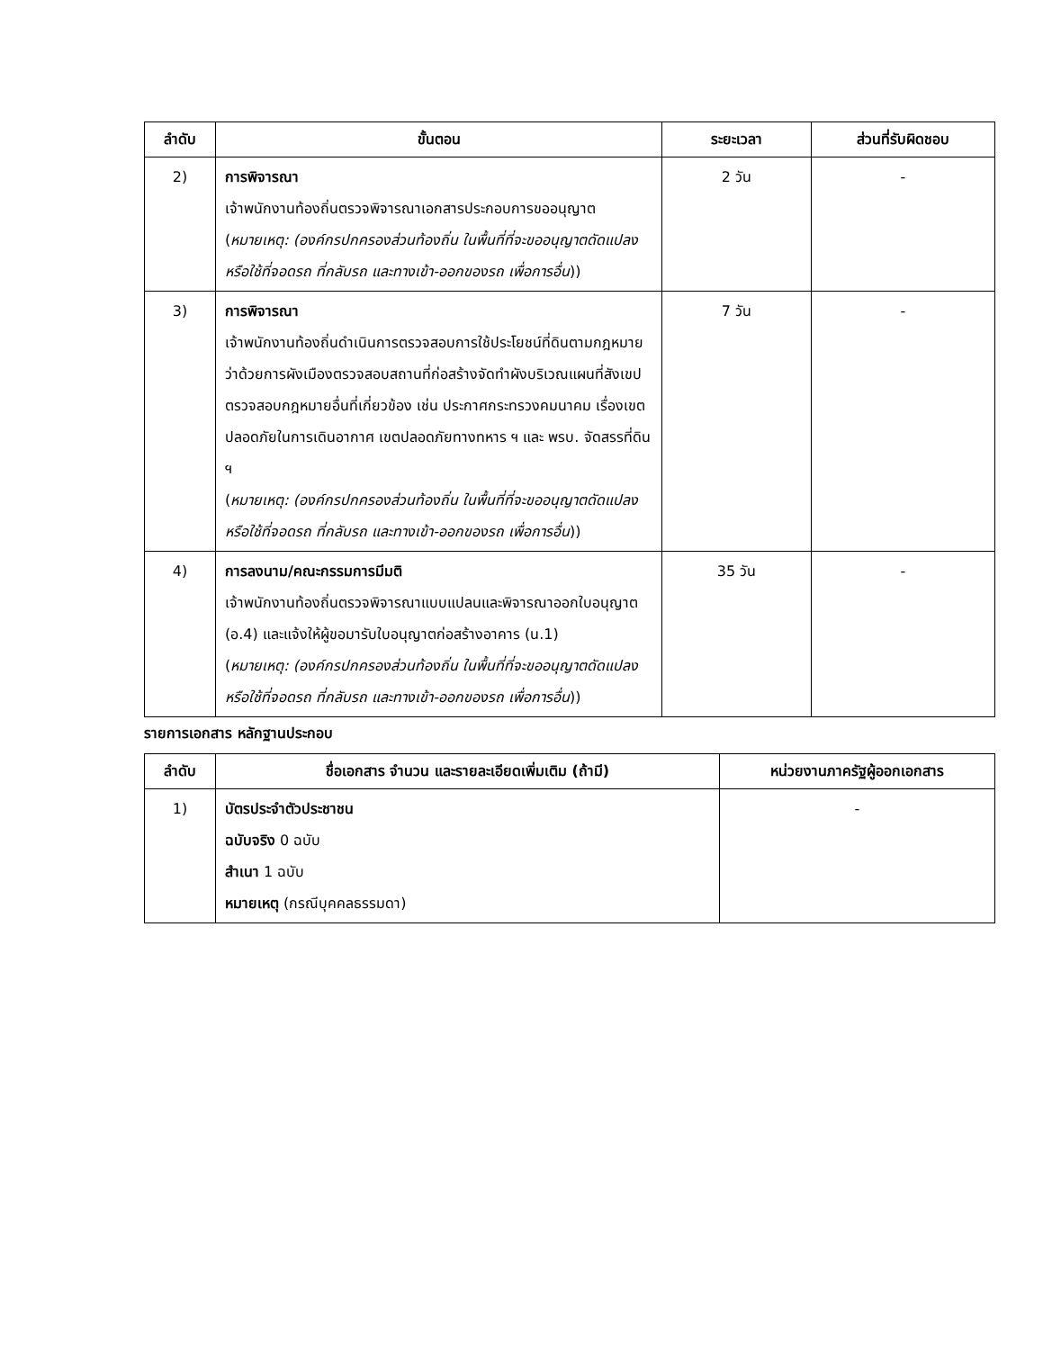| ลำดับ | ขั้นตอน | ระยะเวลา | ส่วนที่รับผิดชอบ |
| --- | --- | --- | --- |
| 2) | การพิจารณา เจ้าพนักงานท้องถิ่นตรวจพิจารณาเอกสารประกอบการขออนุญาต ( หมายเหตุ: (องค์กรปกครองส่วนท้องถิ่น ในพื้นที่ที่จะขออนุญาตดัดแปลงหรือใช้ที่จอดรถ ที่กลับรถ และทางเข้า-ออกของรถ เพื่อการอื่น )) | 2 วัน | - |
| 3) | การพิจารณา เจ้าพนักงานท้องถิ่นดำเนินการตรวจสอบการใช้ประโยชน์ที่ดินตามกฎหมายว่าด้วยการผังเมืองตรวจสอบสถานที่ก่อสร้างจัดทำผังบริเวณแผนที่สังเขปตรวจสอบกฎหมายอื่นที่เกี่ยวข้อง เช่น ประกาศกระทรวงคมนาคม เรื่องเขตปลอดภัยในการเดินอากาศ เขตปลอดภัยทางทหาร ฯ และ พรบ. จัดสรรที่ดิน ฯ ( หมายเหตุ: (องค์กรปกครองส่วนท้องถิ่น ในพื้นที่ที่จะขออนุญาตดัดแปลงหรือใช้ที่จอดรถ ที่กลับรถ และทางเข้า-ออกของรถ เพื่อการอื่น )) | 7 วัน | - |
| 4) | การลงนาม/คณะกรรมการมีมติ เจ้าพนักงานท้องถิ่นตรวจพิจารณาแบบแปลนและพิจารณาออกใบอนุญาต (อ.4) และแจ้งให้ผู้ขอมารับใบอนุญาตก่อสร้างอาคาร (น.1) ( หมายเหตุ: (องค์กรปกครองส่วนท้องถิ่น ในพื้นที่ที่จะขออนุญาตดัดแปลงหรือใช้ที่จอดรถ ที่กลับรถ และทางเข้า-ออกของรถ เพื่อการอื่น )) | 35 วัน | - |
รายการเอกสาร หลักฐานประกอบ
| ลำดับ | ชื่อเอกสาร จำนวน และรายละเอียดเพิ่มเติม (ถ้ามี) | หน่วยงานภาครัฐผู้ออกเอกสาร |
| --- | --- | --- |
| 1) | บัตรประจำตัวประชาชน ฉบับจริง 0 ฉบับ สำเนา 1 ฉบับ หมายเหตุ (กรณีบุคคลธรรมดา) | - |